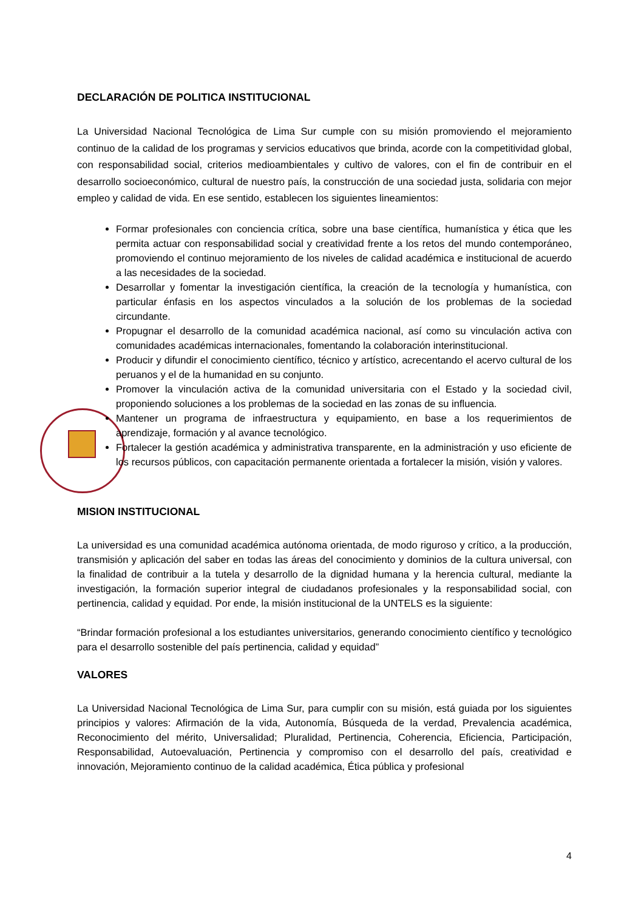DECLARACIÓN DE POLITICA INSTITUCIONAL
La Universidad Nacional Tecnológica de Lima Sur cumple con su misión promoviendo el mejoramiento continuo de la calidad de los programas y servicios educativos que brinda, acorde con la competitividad global, con responsabilidad social, criterios medioambientales y cultivo de valores, con el fin de contribuir en el desarrollo socioeconómico, cultural de nuestro país, la construcción de una sociedad justa, solidaria con mejor empleo y calidad de vida. En ese sentido, establecen los siguientes lineamientos:
Formar profesionales con conciencia crítica, sobre una base científica, humanística y ética que les permita actuar con responsabilidad social y creatividad frente a los retos del mundo contemporáneo, promoviendo el continuo mejoramiento de los niveles de calidad académica e institucional de acuerdo a las necesidades de la sociedad.
Desarrollar y fomentar la investigación científica, la creación de la tecnología y humanística, con particular énfasis en los aspectos vinculados a la solución de los problemas de la sociedad circundante.
Propugnar el desarrollo de la comunidad académica nacional, así como su vinculación activa con comunidades académicas internacionales, fomentando la colaboración interinstitucional.
Producir y difundir el conocimiento científico, técnico y artístico, acrecentando el acervo cultural de los peruanos y el de la humanidad en su conjunto.
Promover la vinculación activa de la comunidad universitaria con el Estado y la sociedad civil, proponiendo soluciones a los problemas de la sociedad en las zonas de su influencia.
Mantener un programa de infraestructura y equipamiento, en base a los requerimientos de aprendizaje, formación y al avance tecnológico.
Fortalecer la gestión académica y administrativa transparente, en la administración y uso eficiente de los recursos públicos, con capacitación permanente orientada a fortalecer la misión, visión y valores.
MISION INSTITUCIONAL
La universidad es una comunidad académica autónoma orientada, de modo riguroso y crítico, a la producción, transmisión y aplicación del saber en todas las áreas del conocimiento y dominios de la cultura universal, con la finalidad de contribuir a la tutela y desarrollo de la dignidad humana y la herencia cultural, mediante la investigación, la formación superior integral de ciudadanos profesionales y la responsabilidad social, con pertinencia, calidad y equidad. Por ende, la misión institucional de la UNTELS es la siguiente:
“Brindar formación profesional a los estudiantes universitarios, generando conocimiento científico y tecnológico para el desarrollo sostenible del país pertinencia, calidad y equidad”
VALORES
La Universidad Nacional Tecnológica de Lima Sur, para cumplir con su misión, está guiada por los siguientes principios y valores: Afirmación de la vida, Autonomía, Búsqueda de la verdad, Prevalencia académica, Reconocimiento del mérito, Universalidad; Pluralidad, Pertinencia, Coherencia, Eficiencia, Participación, Responsabilidad, Autoevaluación, Pertinencia y compromiso con el desarrollo del país, creatividad e innovación, Mejoramiento continuo de la calidad académica, Ética pública y profesional
4